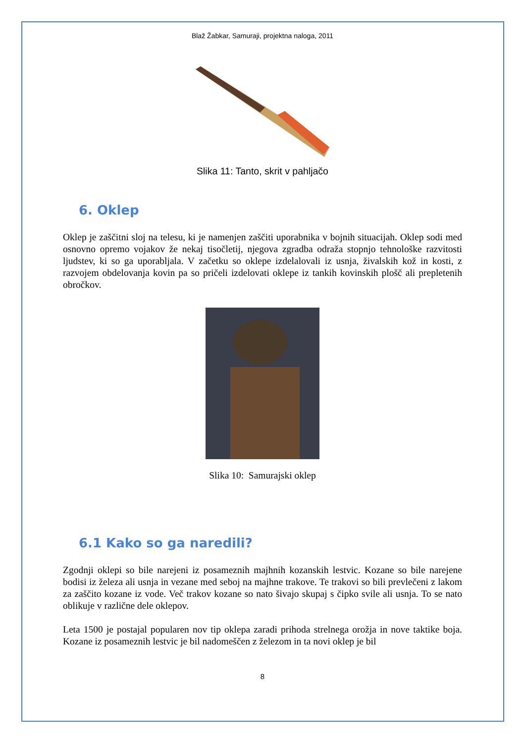Blaž Žabkar, Samuraji, projektna naloga, 2011
Slika 11: Tanto, skrit v pahljačo
6. Oklep
Oklep je zaščitni sloj na telesu, ki je namenjen zaščiti uporabnika v bojnih situacijah. Oklep sodi med osnovno opremo vojakov že nekaj tisočletij, njegova zgradba odraža stopnjo tehnološke razvitosti ljudstev, ki so ga uporabljala. V začetku so oklepe izdelalovali iz usnja, živalskih kož in kosti, z razvojem obdelovanja kovin pa so pričeli izdelovati oklepe iz tankih kovinskih plošč ali prepletenih obročkov.
Slika 10: Samurajski oklep
6.1 Kako so ga naredili?
Zgodnji oklepi so bile narejeni iz posameznih majhnih kozanskih lestvic. Kozane so bile narejene bodisi iz železa ali usnja in vezane med seboj na majhne trakove. Te trakovi so bili prevlečeni z lakom za zaščito kozane iz vode. Več trakov kozane so nato šivajo skupaj s čipko svile ali usnja. To se nato oblikuje v različne dele oklepov.
Leta 1500 je postajal popularen nov tip oklepa zaradi prihoda strelnega orožja in nove taktike boja. Kozane iz posameznih lestvic je bil nadomeščen z železom in ta novi oklep je bil
8